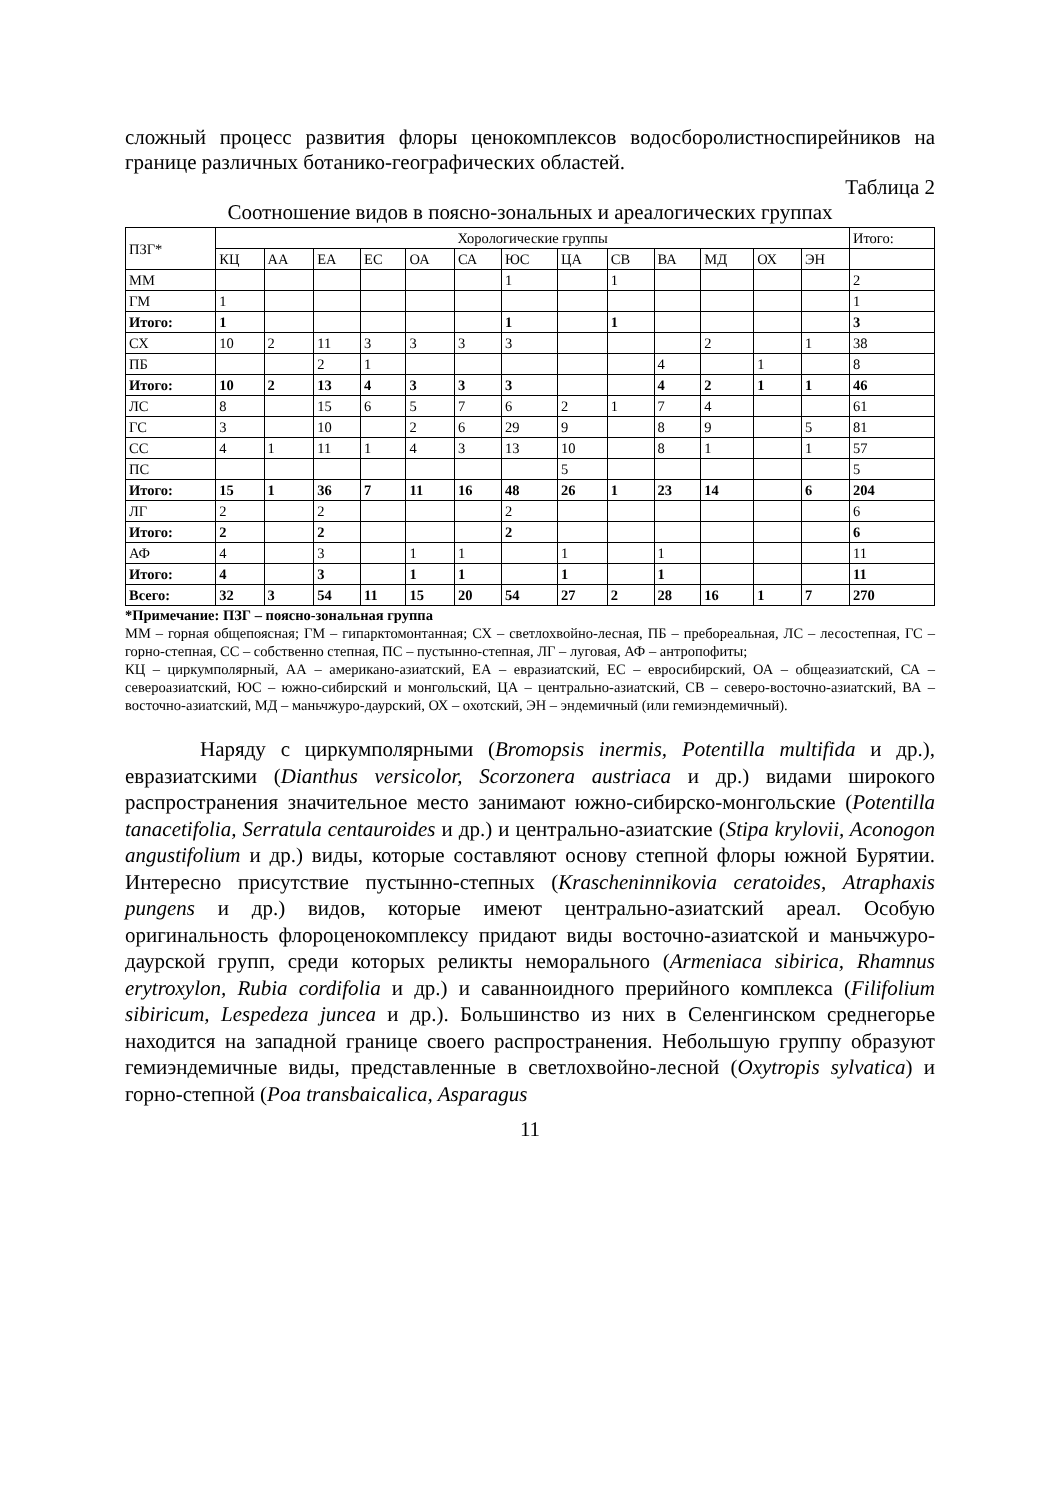сложный процесс развития флоры ценокомплексов водосборолистноспирейников на границе различных ботанико-географических областей.
Таблица 2
Соотношение видов в поясно-зональных и ареалогических группах
| ПЗГ* | Хорологические группы | | | | | | | | | | | | | Итого: |
| --- | --- | --- | --- | --- | --- | --- | --- | --- | --- | --- | --- | --- | --- | --- |
| | КЦ | АА | ЕА | ЕС | ОА | СА | ЮС | ЦА | СВ | ВА | МД | ОХ | ЭН | |
| ММ | | | | | | | 1 | | 1 | | | | | 2 |
| ГМ | 1 | | | | | | | | | | | | | 1 |
| Итого: | 1 | | | | | | 1 | | 1 | | | | | 3 |
| СХ | 10 | 2 | 11 | 3 | 3 | 3 | 3 | | | | 2 | | 1 | 38 |
| ПБ | | | 2 | 1 | | | | | | 4 | | 1 | | 8 |
| Итого: | 10 | 2 | 13 | 4 | 3 | 3 | 3 | | | 4 | 2 | 1 | 1 | 46 |
| ЛС | 8 | | 15 | 6 | 5 | 7 | 6 | 2 | 1 | 7 | 4 | | | 61 |
| ГС | 3 | | 10 | | 2 | 6 | 29 | 9 | | 8 | 9 | | 5 | 81 |
| СС | 4 | 1 | 11 | 1 | 4 | 3 | 13 | 10 | | 8 | 1 | | 1 | 57 |
| ПС | | | | | | | | 5 | | | | | | 5 |
| Итого: | 15 | 1 | 36 | 7 | 11 | 16 | 48 | 26 | 1 | 23 | 14 | | 6 | 204 |
| ЛГ | 2 | | 2 | | | | 2 | | | | | | | 6 |
| Итого: | 2 | | 2 | | | | 2 | | | | | | | 6 |
| АФ | 4 | | 3 | | 1 | 1 | | 1 | | 1 | | | | 11 |
| Итого: | 4 | | 3 | | 1 | 1 | | 1 | | 1 | | | | 11 |
| Всего: | 32 | 3 | 54 | 11 | 15 | 20 | 54 | 27 | 2 | 28 | 16 | 1 | 7 | 270 |
*Примечание: ПЗГ – поясно-зональная группа
ММ – горная общепоясная; ГМ – гипарктомонтанная; СХ – светлохвойно-лесная, ПБ – пребореальная, ЛС – лесостепная, ГС – горно-степная, СС – собственно степная, ПС – пустынно-степная, ЛГ – луговая, АФ – антропофиты;
КЦ – циркумполярный, АА – американо-азиатский, ЕА – евразиатский, ЕС – евросибирский, ОА – общеазиатский, СА – североазиатский, ЮС – южно-сибирский и монгольский, ЦА – центрально-азиатский, СВ – северо-восточно-азиатский, ВА – восточно-азиатский, МД – маньчжуро-даурский, ОХ – охотский, ЭН – эндемичный (или гемиэндемичный).
Наряду с циркумполярными (Bromopsis inermis, Potentilla multifida и др.), евразиатскими (Dianthus versicolor, Scorzonera austriaca и др.) видами широкого распространения значительное место занимают южно-сибирско-монгольские (Potentilla tanacetifolia, Serratula centauroides и др.) и центрально-азиатские (Stipa krylovii, Aconogon angustifolium и др.) виды, которые составляют основу степной флоры южной Бурятии. Интересно присутствие пустынно-степных (Krascheninnikovia ceratoides, Atraphaxis pungens и др.) видов, которые имеют центрально-азиатский ареал. Особую оригинальность флороценокомплексу придают виды восточно-азиатской и маньчжуро-даурской групп, среди которых реликты неморального (Armeniaca sibirica, Rhamnus erytroxylon, Rubia cordifolia и др.) и саванноидного прерийного комплекса (Filifolium sibiricum, Lespedeza juncea и др.). Большинство из них в Селенгинском среднегорье находится на западной границе своего распространения. Небольшую группу образуют гемиэндемичные виды, представленные в светлохвойно-лесной (Oxytropis sylvatica) и горно-степной (Poa transbaicalica, Asparagus
11